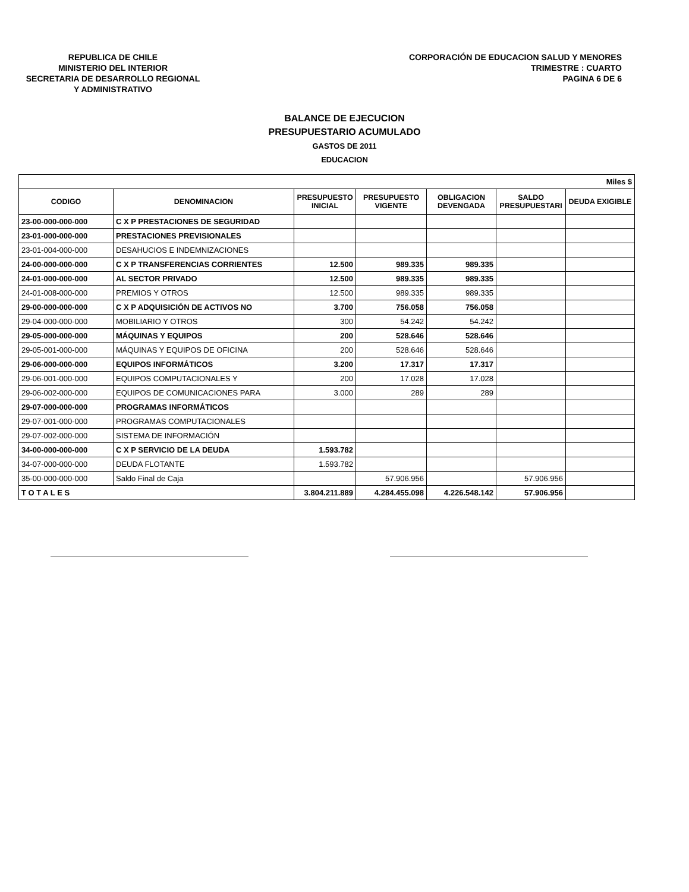REPUBLICA DE CHILE
MINISTERIO DEL INTERIOR
SECRETARIA DE DESARROLLO REGIONAL
Y ADMINISTRATIVO
CORPORACIÓN DE EDUCACION SALUD Y MENORES
TRIMESTRE : CUARTO
PAGINA 6 DE 6
BALANCE DE EJECUCION
PRESUPUESTARIO ACUMULADO
GASTOS DE 2011
EDUCACION
| Miles $ | | | | | | |
| CODIGO | DENOMINACION | PRESUPUESTO INICIAL | PRESUPUESTO VIGENTE | OBLIGACION DEVENGADA | SALDO PRESUPUESTARI | DEUDA EXIGIBLE |
| 23-00-000-000-000 | C X P PRESTACIONES DE SEGURIDAD | | | | | |
| 23-01-000-000-000 | PRESTACIONES PREVISIONALES | | | | | |
| 23-01-004-000-000 | DESAHUCIOS E INDEMNIZACIONES | | | | | |
| 24-00-000-000-000 | C X P TRANSFERENCIAS CORRIENTES | 12.500 | 989.335 | 989.335 | | |
| 24-01-000-000-000 | AL SECTOR PRIVADO | 12.500 | 989.335 | 989.335 | | |
| 24-01-008-000-000 | PREMIOS Y OTROS | 12.500 | 989.335 | 989.335 | | |
| 29-00-000-000-000 | C X P ADQUISICIÓN DE ACTIVOS NO | 3.700 | 756.058 | 756.058 | | |
| 29-04-000-000-000 | MOBILIARIO Y OTROS | 300 | 54.242 | 54.242 | | |
| 29-05-000-000-000 | MÁQUINAS Y EQUIPOS | 200 | 528.646 | 528.646 | | |
| 29-05-001-000-000 | MÁQUINAS Y EQUIPOS DE OFICINA | 200 | 528.646 | 528.646 | | |
| 29-06-000-000-000 | EQUIPOS INFORMÁTICOS | 3.200 | 17.317 | 17.317 | | |
| 29-06-001-000-000 | EQUIPOS COMPUTACIONALES Y | 200 | 17.028 | 17.028 | | |
| 29-06-002-000-000 | EQUIPOS DE COMUNICACIONES PARA | 3.000 | 289 | 289 | | |
| 29-07-000-000-000 | PROGRAMAS INFORMÁTICOS | | | | | |
| 29-07-001-000-000 | PROGRAMAS COMPUTACIONALES | | | | | |
| 29-07-002-000-000 | SISTEMA DE INFORMACIÓN | | | | | |
| 34-00-000-000-000 | C X P SERVICIO DE LA DEUDA | 1.593.782 | | | | |
| 34-07-000-000-000 | DEUDA FLOTANTE | 1.593.782 | | | | |
| 35-00-000-000-000 | Saldo Final de Caja | | 57.906.956 | | 57.906.956 | |
| T O T A L E S | | 3.804.211.889 | 4.284.455.098 | 4.226.548.142 | 57.906.956 | |